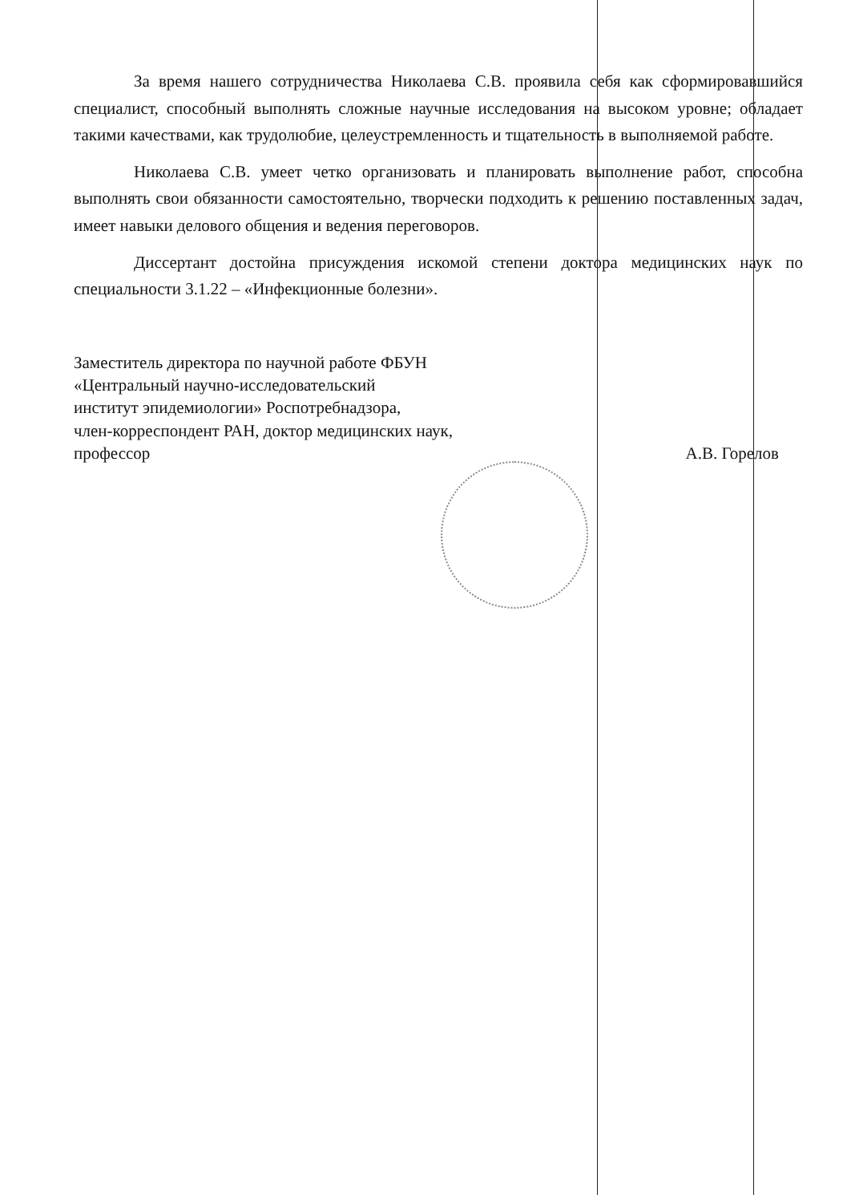За время нашего сотрудничества Николаева С.В. проявила себя как сформировавшийся специалист, способный выполнять сложные научные исследования на высоком уровне; обладает такими качествами, как трудолюбие, целеустремленность и тщательность в выполняемой работе.
Николаева С.В. умеет четко организовать и планировать выполнение работ, способна выполнять свои обязанности самостоятельно, творчески подходить к решению поставленных задач, имеет навыки делового общения и ведения переговоров.
Диссертант достойна присуждения искомой степени доктора медицинских наук по специальности 3.1.22 – «Инфекционные болезни».
Заместитель директора по научной работе ФБУН
«Центральный научно-исследовательский
институт эпидемиологии» Роспотребнадзора,
член-корреспондент РАН, доктор медицинских наук,
профессор
А.В. Горелов